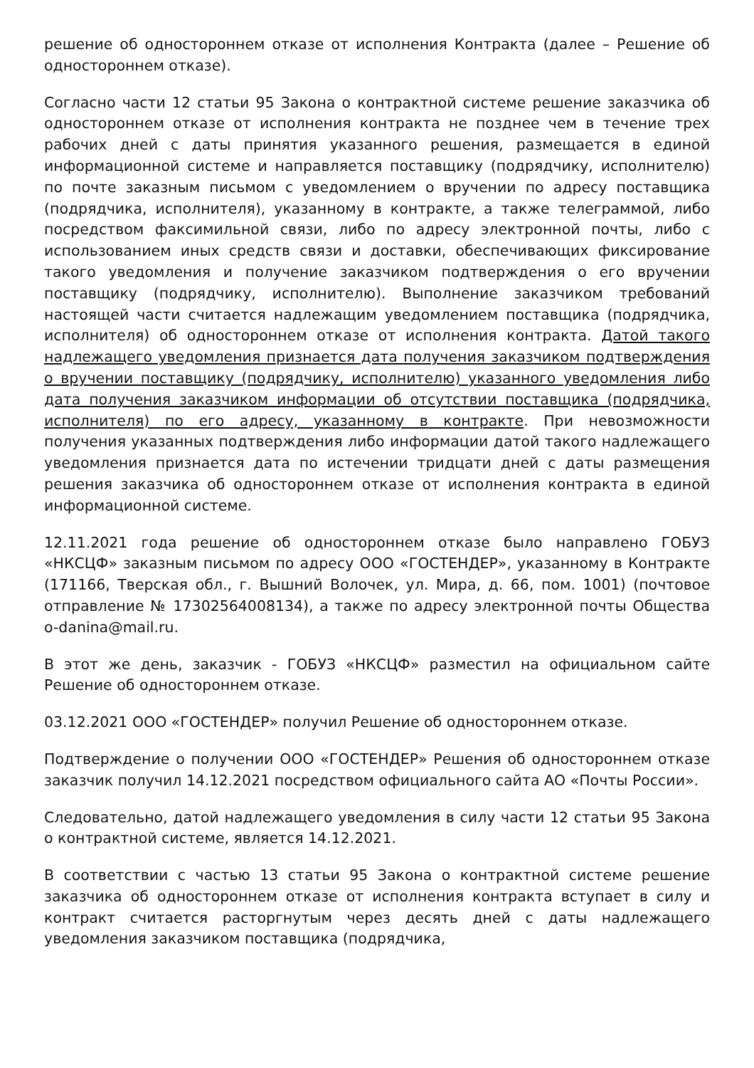решение об одностороннем отказе от исполнения Контракта (далее – Решение об одностороннем отказе).
Согласно части 12 статьи 95 Закона о контрактной системе решение заказчика об одностороннем отказе от исполнения контракта не позднее чем в течение трех рабочих дней с даты принятия указанного решения, размещается в единой информационной системе и направляется поставщику (подрядчику, исполнителю) по почте заказным письмом с уведомлением о вручении по адресу поставщика (подрядчика, исполнителя), указанному в контракте, а также телеграммой, либо посредством факсимильной связи, либо по адресу электронной почты, либо с использованием иных средств связи и доставки, обеспечивающих фиксирование такого уведомления и получение заказчиком подтверждения о его вручении поставщику (подрядчику, исполнителю). Выполнение заказчиком требований настоящей части считается надлежащим уведомлением поставщика (подрядчика, исполнителя) об одностороннем отказе от исполнения контракта. Датой такого надлежащего уведомления признается дата получения заказчиком подтверждения о вручении поставщику (подрядчику, исполнителю) указанного уведомления либо дата получения заказчиком информации об отсутствии поставщика (подрядчика, исполнителя) по его адресу, указанному в контракте. При невозможности получения указанных подтверждения либо информации датой такого надлежащего уведомления признается дата по истечении тридцати дней с даты размещения решения заказчика об одностороннем отказе от исполнения контракта в единой информационной системе.
12.11.2021 года решение об одностороннем отказе было направлено ГОБУЗ «НКСЦФ» заказным письмом по адресу ООО «ГОСТЕНДЕР», указанному в Контракте (171166, Тверская обл., г. Вышний Волочек, ул. Мира, д. 66, пом. 1001) (почтовое отправление № 17302564008134), а также по адресу электронной почты Общества o-danina@mail.ru.
В этот же день, заказчик - ГОБУЗ «НКСЦФ» разместил на официальном сайте Решение об одностороннем отказе.
03.12.2021 ООО «ГОСТЕНДЕР» получил Решение об одностороннем отказе.
Подтверждение о получении ООО «ГОСТЕНДЕР» Решения об одностороннем отказе заказчик получил 14.12.2021 посредством официального сайта АО «Почты России».
Следовательно, датой надлежащего уведомления в силу части 12 статьи 95 Закона о контрактной системе, является 14.12.2021.
В соответствии с частью 13 статьи 95 Закона о контрактной системе решение заказчика об одностороннем отказе от исполнения контракта вступает в силу и контракт считается расторгнутым через десять дней с даты надлежащего уведомления заказчиком поставщика (подрядчика,